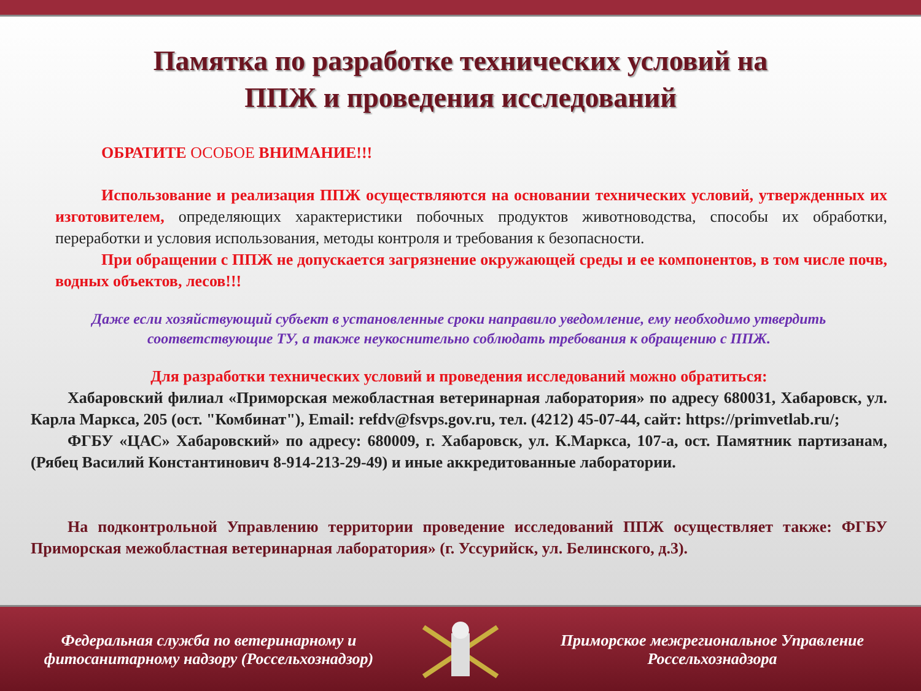Памятка по разработке технических условий на
ППЖ и проведения исследований
ОБРАТИТЕ ОСОБОЕ ВНИМАНИЕ!!!
Использование и реализация ППЖ осуществляются на основании технических условий, утвержденных их изготовителем, определяющих характеристики побочных продуктов животноводства, способы их обработки, переработки и условия использования, методы контроля и требования к безопасности.
При обращении с ППЖ не допускается загрязнение окружающей среды и ее компонентов, в том числе почв, водных объектов, лесов!!!
Даже если хозяйствующий субъект в установленные сроки направило уведомление, ему необходимо утвердить соответствующие ТУ, а также неукоснительно соблюдать требования к обращению с ППЖ.
Для разработки технических условий и проведения исследований можно обратиться:
Хабаровский филиал «Приморская межобластная ветеринарная лаборатория» по адресу 680031, Хабаровск, ул. Карла Маркса, 205 (ост. "Комбинат"), Email: refdv@fsvps.gov.ru, тел. (4212) 45-07-44, сайт: https://primvetlab.ru/;
ФГБУ «ЦАС» Хабаровский» по адресу: 680009, г. Хабаровск, ул. К.Маркса, 107-а, ост. Памятник партизанам, (Рябец Василий Константинович 8-914-213-29-49) и иные аккредитованные лаборатории.
На подконтрольной Управлению территории проведение исследований ППЖ осуществляет также: ФГБУ Приморская межобластная ветеринарная лаборатория» (г. Уссурийск, ул. Белинского, д.3).
Федеральная служба по ветеринарному и фитосанитарному надзору (Россельхознадзор)
Приморское межрегиональное Управление Россельхознадзора